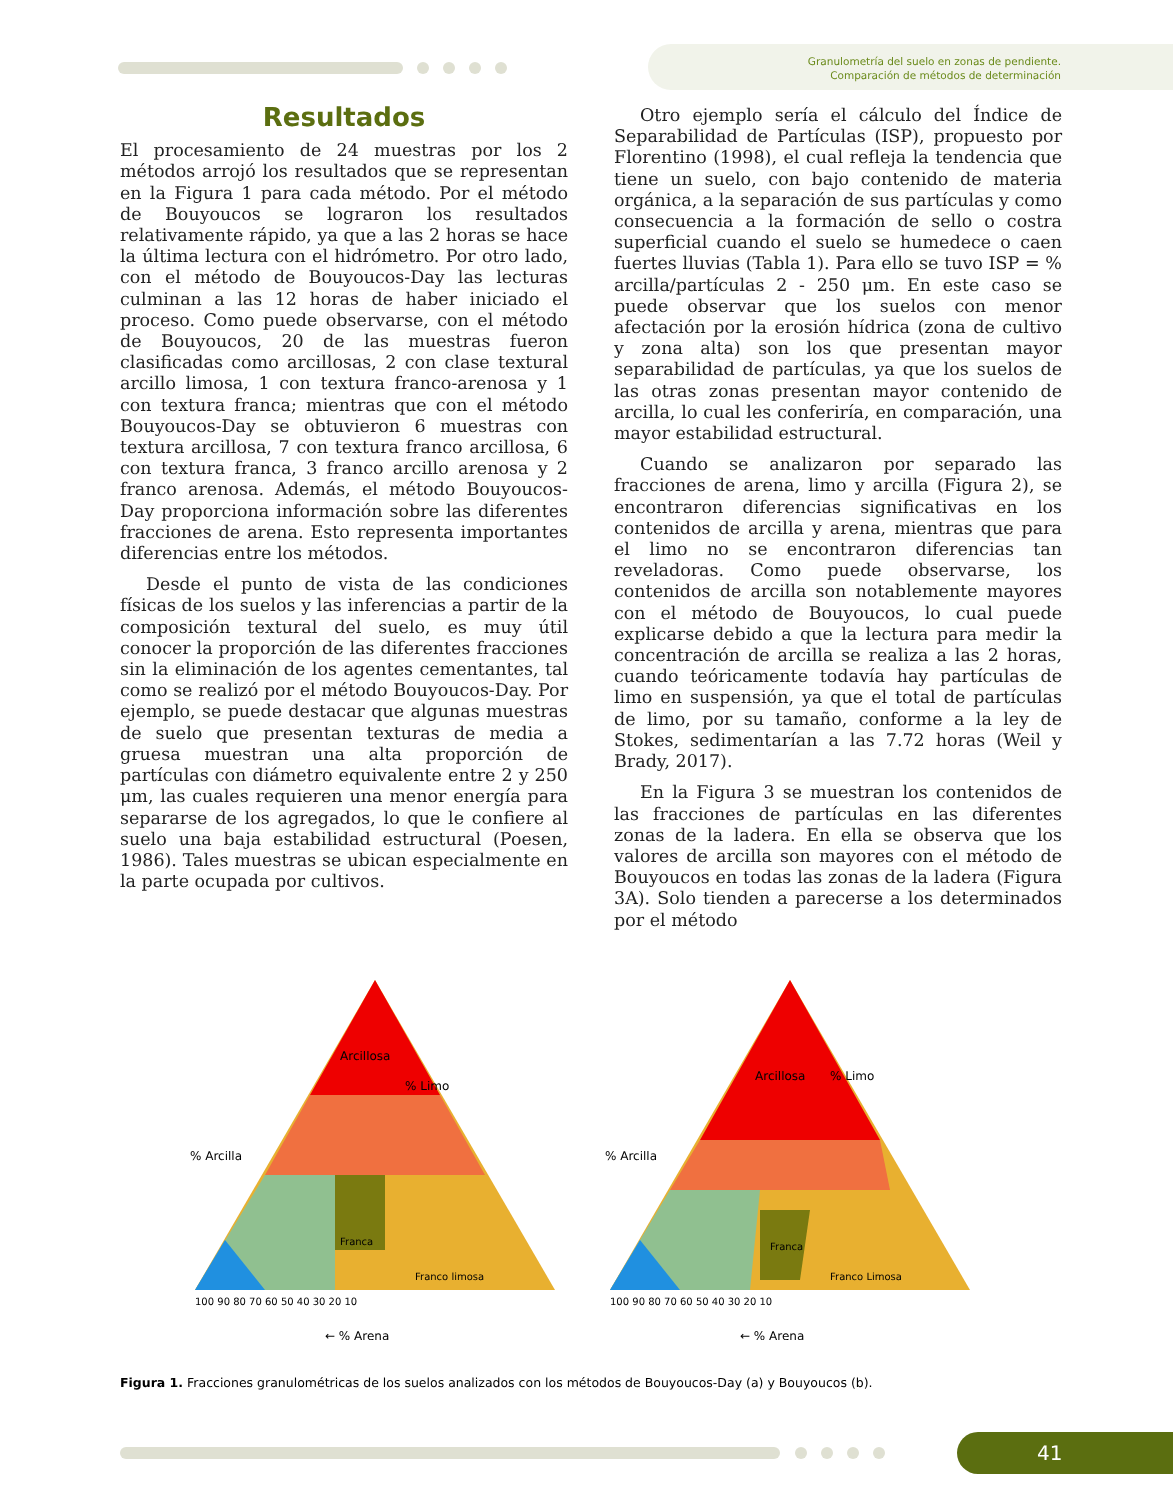Granulometría del suelo en zonas de pendiente.
Comparación de métodos de determinación
Resultados
El procesamiento de 24 muestras por los 2 métodos arrojó los resultados que se representan en la Figura 1 para cada método. Por el método de Bouyoucos se lograron los resultados relativamente rápido, ya que a las 2 horas se hace la última lectura con el hidrómetro. Por otro lado, con el método de Bouyoucos-Day las lecturas culminan a las 12 horas de haber iniciado el proceso. Como puede observarse, con el método de Bouyoucos, 20 de las muestras fueron clasificadas como arcillosas, 2 con clase textural arcillo limosa, 1 con textura franco-arenosa y 1 con textura franca; mientras que con el método Bouyoucos-Day se obtuvieron 6 muestras con textura arcillosa, 7 con textura franco arcillosa, 6 con textura franca, 3 franco arcillo arenosa y 2 franco arenosa. Además, el método Bouyoucos-Day proporciona información sobre las diferentes fracciones de arena. Esto representa importantes diferencias entre los métodos.
Desde el punto de vista de las condiciones físicas de los suelos y las inferencias a partir de la composición textural del suelo, es muy útil conocer la proporción de las diferentes fracciones sin la eliminación de los agentes cementantes, tal como se realizó por el método Bouyoucos-Day. Por ejemplo, se puede destacar que algunas muestras de suelo que presentan texturas de media a gruesa muestran una alta proporción de partículas con diámetro equivalente entre 2 y 250 μm, las cuales requieren una menor energía para separarse de los agregados, lo que le confiere al suelo una baja estabilidad estructural (Poesen, 1986). Tales muestras se ubican especialmente en la parte ocupada por cultivos.
Otro ejemplo sería el cálculo del Índice de Separabilidad de Partículas (ISP), propuesto por Florentino (1998), el cual refleja la tendencia que tiene un suelo, con bajo contenido de materia orgánica, a la separación de sus partículas y como consecuencia a la formación de sello o costra superficial cuando el suelo se humedece o caen fuertes lluvias (Tabla 1). Para ello se tuvo ISP = % arcilla/partículas 2 - 250 μm. En este caso se puede observar que los suelos con menor afectación por la erosión hídrica (zona de cultivo y zona alta) son los que presentan mayor separabilidad de partículas, ya que los suelos de las otras zonas presentan mayor contenido de arcilla, lo cual les conferiría, en comparación, una mayor estabilidad estructural.
Cuando se analizaron por separado las fracciones de arena, limo y arcilla (Figura 2), se encontraron diferencias significativas en los contenidos de arcilla y arena, mientras que para el limo no se encontraron diferencias tan reveladoras. Como puede observarse, los contenidos de arcilla son notablemente mayores con el método de Bouyoucos, lo cual puede explicarse debido a que la lectura para medir la concentración de arcilla se realiza a las 2 horas, cuando teóricamente todavía hay partículas de limo en suspensión, ya que el total de partículas de limo, por su tamaño, conforme a la ley de Stokes, sedimentarían a las 7.72 horas (Weil y Brady, 2017).
En la Figura 3 se muestran los contenidos de las fracciones de partículas en las diferentes zonas de la ladera. En ella se observa que los valores de arcilla son mayores con el método de Bouyoucos en todas las zonas de la ladera (Figura 3A). Solo tienden a parecerse a los determinados por el método
% Limo
% Arcilla
← % Arena
Arcillosa
Franca
Franco limosa
100 90 80 70 60 50 40 30 20 10
% Limo
% Arcilla
← % Arena
Arcillosa
Franca
Franco Limosa
100 90 80 70 60 50 40 30 20 10
Figura 1. Fracciones granulométricas de los suelos analizados con los métodos de Bouyoucos-Day (a) y Bouyoucos (b).
41